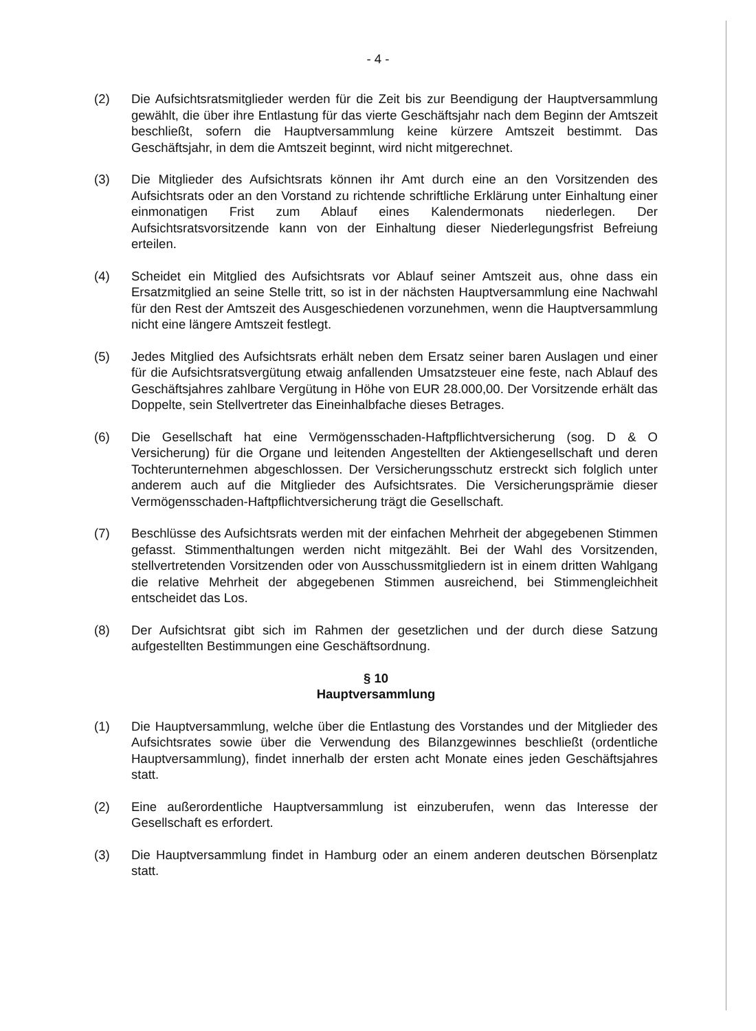- 4 -
(2) Die Aufsichtsratsmitglieder werden für die Zeit bis zur Beendigung der Hauptversammlung gewählt, die über ihre Entlastung für das vierte Geschäftsjahr nach dem Beginn der Amtszeit beschließt, sofern die Hauptversammlung keine kürzere Amtszeit bestimmt. Das Geschäftsjahr, in dem die Amtszeit beginnt, wird nicht mitgerechnet.
(3) Die Mitglieder des Aufsichtsrats können ihr Amt durch eine an den Vorsitzenden des Aufsichtsrats oder an den Vorstand zu richtende schriftliche Erklärung unter Einhaltung einer einmonatigen Frist zum Ablauf eines Kalendermonats niederlegen. Der Aufsichtsratsvorsitzende kann von der Einhaltung dieser Niederlegungsfrist Befreiung erteilen.
(4) Scheidet ein Mitglied des Aufsichtsrats vor Ablauf seiner Amtszeit aus, ohne dass ein Ersatzmitglied an seine Stelle tritt, so ist in der nächsten Hauptversammlung eine Nachwahl für den Rest der Amtszeit des Ausgeschiedenen vorzunehmen, wenn die Hauptversammlung nicht eine längere Amtszeit festlegt.
(5) Jedes Mitglied des Aufsichtsrats erhält neben dem Ersatz seiner baren Auslagen und einer für die Aufsichtsratsvergütung etwaig anfallenden Umsatzsteuer eine feste, nach Ablauf des Geschäftsjahres zahlbare Vergütung in Höhe von EUR 28.000,00. Der Vorsitzende erhält das Doppelte, sein Stellvertreter das Eineinhalbfache dieses Betrages.
(6) Die Gesellschaft hat eine Vermögensschaden-Haftpflichtversicherung (sog. D & O Versicherung) für die Organe und leitenden Angestellten der Aktiengesellschaft und deren Tochterunternehmen abgeschlossen. Der Versicherungsschutz erstreckt sich folglich unter anderem auch auf die Mitglieder des Aufsichtsrates. Die Versicherungsprämie dieser Vermögensschaden-Haftpflichtversicherung trägt die Gesellschaft.
(7) Beschlüsse des Aufsichtsrats werden mit der einfachen Mehrheit der abgegebenen Stimmen gefasst. Stimmenthaltungen werden nicht mitgezählt. Bei der Wahl des Vorsitzenden, stellvertretenden Vorsitzenden oder von Ausschussmitgliedern ist in einem dritten Wahlgang die relative Mehrheit der abgegebenen Stimmen ausreichend, bei Stimmengleichheit entscheidet das Los.
(8) Der Aufsichtsrat gibt sich im Rahmen der gesetzlichen und der durch diese Satzung aufgestellten Bestimmungen eine Geschäftsordnung.
§ 10
Hauptversammlung
(1) Die Hauptversammlung, welche über die Entlastung des Vorstandes und der Mitglieder des Aufsichtsrates sowie über die Verwendung des Bilanzgewinnes beschließt (ordentliche Hauptversammlung), findet innerhalb der ersten acht Monate eines jeden Geschäftsjahres statt.
(2) Eine außerordentliche Hauptversammlung ist einzuberufen, wenn das Interesse der Gesellschaft es erfordert.
(3) Die Hauptversammlung findet in Hamburg oder an einem anderen deutschen Börsenplatz statt.